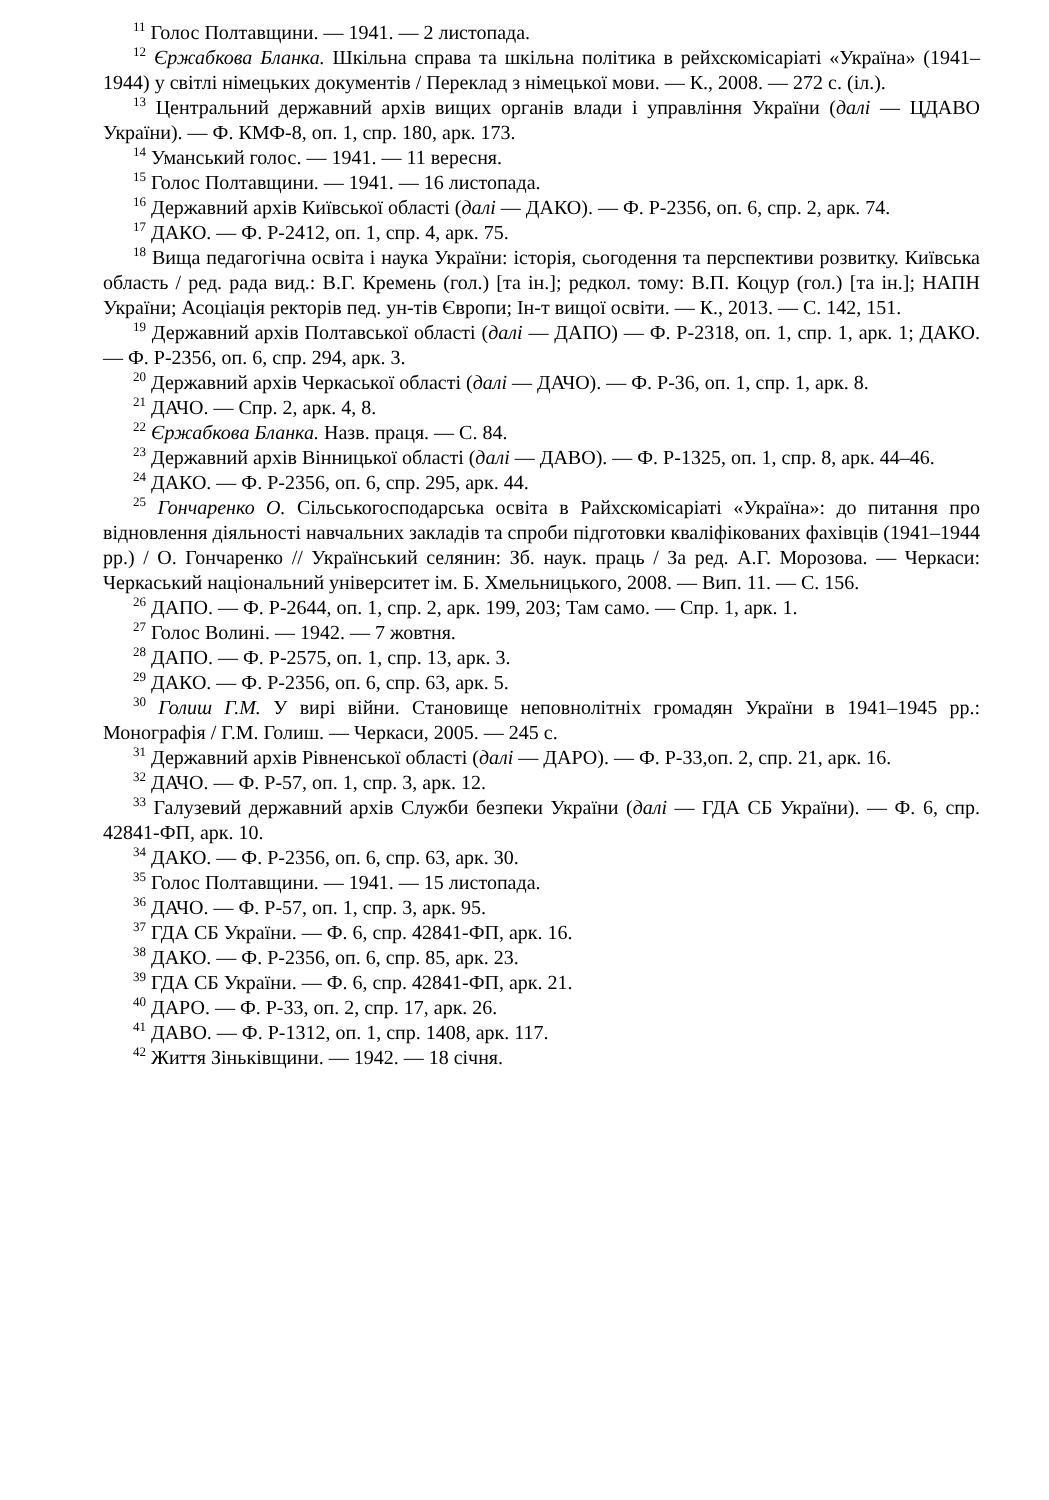<sup>11</sup> Голос Полтавщини. — 1941. — 2 листопада.
<sup>12</sup> Єржабкова Бланка. Шкільна справа та шкільна політика в рейхскомісаріаті «Україна» (1941–1944) у світлі німецьких документів / Переклад з німецької мови. — К., 2008. — 272 с. (іл.).
<sup>13</sup> Центральний державний архів вищих органів влади і управління України (далі — ЦДАВО України). — Ф. КМФ-8, оп. 1, спр. 180, арк. 173.
<sup>14</sup> Уманський голос. — 1941. — 11 вересня.
<sup>15</sup> Голос Полтавщини. — 1941. — 16 листопада.
<sup>16</sup> Державний архів Київської області (далі — ДАКО). — Ф. Р-2356, оп. 6, спр. 2, арк. 74.
<sup>17</sup> ДАКО. — Ф. Р-2412, оп. 1, спр. 4, арк. 75.
<sup>18</sup> Вища педагогічна освіта і наука України: історія, сьогодення та перспективи розвитку. Київська область / ред. рада вид.: В.Г. Кремень (гол.) [та ін.]; редкол. тому: В.П. Коцур (гол.) [та ін.]; НАПН України; Асоціація ректорів пед. ун-тів Європи; Ін-т вищої освіти. — К., 2013. — С. 142, 151.
<sup>19</sup> Державний архів Полтавської області (далі — ДАПО) — Ф. Р-2318, оп. 1, спр. 1, арк. 1; ДАКО. — Ф. Р-2356, оп. 6, спр. 294, арк. 3.
<sup>20</sup> Державний архів Черкаської області (далі — ДАЧО). — Ф. Р-36, оп. 1, спр. 1, арк. 8.
<sup>21</sup> ДАЧО. — Спр. 2, арк. 4, 8.
<sup>22</sup> Єржабкова Бланка. Назв. праця. — С. 84.
<sup>23</sup> Державний архів Вінницької області (далі — ДАВО). — Ф. Р-1325, оп. 1, спр. 8, арк. 44–46.
<sup>24</sup> ДАКО. — Ф. Р-2356, оп. 6, спр. 295, арк. 44.
<sup>25</sup> Гончаренко О. Сільськогосподарська освіта в Райхскомісаріаті «Україна»: до питання про відновлення діяльності навчальних закладів та спроби підготовки кваліфікованих фахівців (1941–1944 рр.) / О. Гончаренко // Український селянин: Зб. наук. праць / За ред. А.Г. Морозова. — Черкаси: Черкаський національний університет ім. Б. Хмельницького, 2008. — Вип. 11. — С. 156.
<sup>26</sup> ДАПО. — Ф. Р-2644, оп. 1, спр. 2, арк. 199, 203; Там само. — Спр. 1, арк. 1.
<sup>27</sup> Голос Волині. — 1942. — 7 жовтня.
<sup>28</sup> ДАПО. — Ф. Р-2575, оп. 1, спр. 13, арк. 3.
<sup>29</sup> ДАКО. — Ф. Р-2356, оп. 6, спр. 63, арк. 5.
<sup>30</sup> Голиш Г.М. У вирі війни. Становище неповнолітніх громадян України в 1941–1945 рр.: Монографія / Г.М. Голиш. — Черкаси, 2005. — 245 с.
<sup>31</sup> Державний архів Рівненської області (далі — ДАРО). — Ф. Р-33,оп. 2, спр. 21, арк. 16.
<sup>32</sup> ДАЧО. — Ф. Р-57, оп. 1, спр. 3, арк. 12.
<sup>33</sup> Галузевий державний архів Служби безпеки України (далі — ГДА СБ України). — Ф. 6, спр. 42841-ФП, арк. 10.
<sup>34</sup> ДАКО. — Ф. Р-2356, оп. 6, спр. 63, арк. 30.
<sup>35</sup> Голос Полтавщини. — 1941. — 15 листопада.
<sup>36</sup> ДАЧО. — Ф. Р-57, оп. 1, спр. 3, арк. 95.
<sup>37</sup> ГДА СБ України. — Ф. 6, спр. 42841-ФП, арк. 16.
<sup>38</sup> ДАКО. — Ф. Р-2356, оп. 6, спр. 85, арк. 23.
<sup>39</sup> ГДА СБ України. — Ф. 6, спр. 42841-ФП, арк. 21.
<sup>40</sup> ДАРО. — Ф. Р-33, оп. 2, спр. 17, арк. 26.
<sup>41</sup> ДАВО. — Ф. Р-1312, оп. 1, спр. 1408, арк. 117.
<sup>42</sup> Життя Зіньківщини. — 1942. — 18 січня.